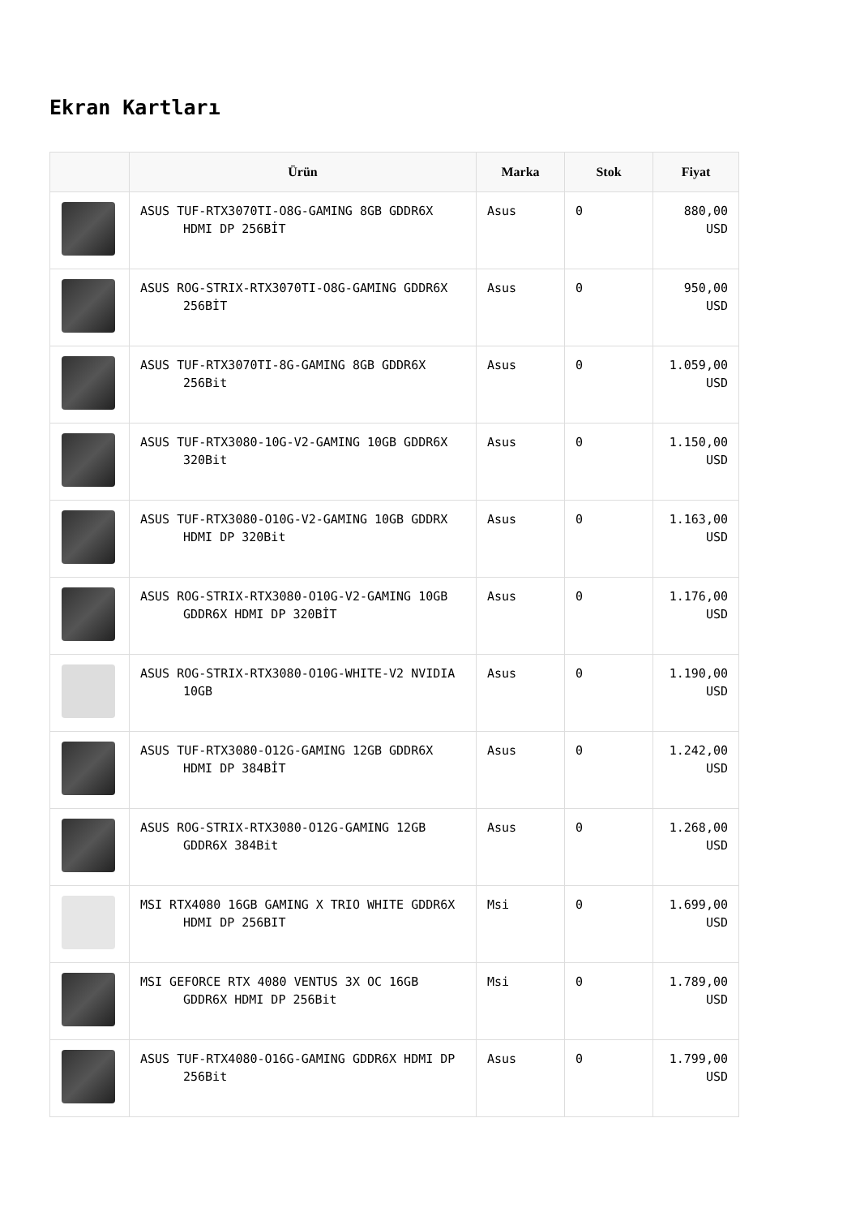Ekran Kartları
| | Ürün | Marka | Stok | Fiyat |
| --- | --- | --- | --- | --- |
| | ASUS TUF-RTX3070TI-O8G-GAMING 8GB GDDR6X HDMI DP 256BİT | Asus | 0 | 880,00 USD |
| | ASUS ROG-STRIX-RTX3070TI-O8G-GAMING GDDR6X 256BİT | Asus | 0 | 950,00 USD |
| | ASUS TUF-RTX3070TI-8G-GAMING 8GB GDDR6X 256Bit | Asus | 0 | 1.059,00 USD |
| | ASUS TUF-RTX3080-10G-V2-GAMING 10GB GDDR6X 320Bit | Asus | 0 | 1.150,00 USD |
| | ASUS TUF-RTX3080-O10G-V2-GAMING 10GB GDDRX HDMI DP 320Bit | Asus | 0 | 1.163,00 USD |
| | ASUS ROG-STRIX-RTX3080-O10G-V2-GAMING 10GB GDDR6X HDMI DP 320BİT | Asus | 0 | 1.176,00 USD |
| | ASUS ROG-STRIX-RTX3080-O10G-WHITE-V2 NVIDIA 10GB | Asus | 0 | 1.190,00 USD |
| | ASUS TUF-RTX3080-O12G-GAMING 12GB GDDR6X HDMI DP 384BİT | Asus | 0 | 1.242,00 USD |
| | ASUS ROG-STRIX-RTX3080-O12G-GAMING 12GB GDDR6X 384Bit | Asus | 0 | 1.268,00 USD |
| | MSI RTX4080 16GB GAMING X TRIO WHITE GDDR6X HDMI DP 256BIT | Msi | 0 | 1.699,00 USD |
| | MSI GEFORCE RTX 4080 VENTUS 3X OC 16GB GDDR6X HDMI DP 256Bit | Msi | 0 | 1.789,00 USD |
| | ASUS TUF-RTX4080-O16G-GAMING GDDR6X HDMI DP 256Bit | Asus | 0 | 1.799,00 USD |